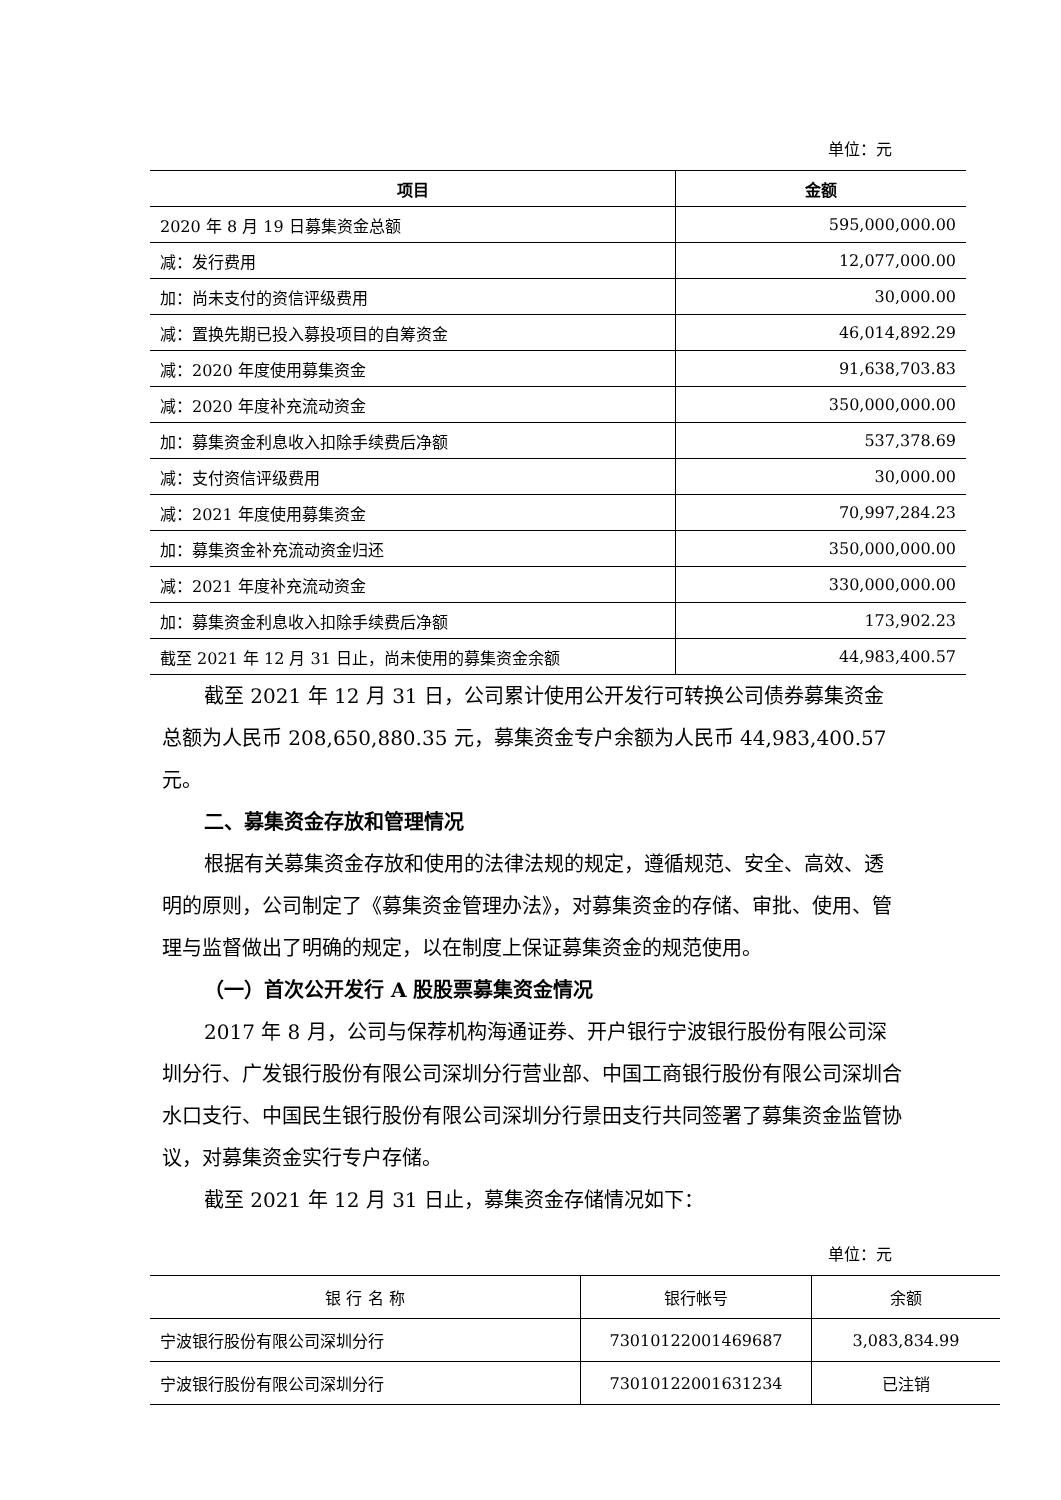单位：元
| 项目 | 金额 |
| --- | --- |
| 2020 年 8 月 19 日募集资金总额 | 595,000,000.00 |
| 减：发行费用 | 12,077,000.00 |
| 加：尚未支付的资信评级费用 | 30,000.00 |
| 减：置换先期已投入募投项目的自筹资金 | 46,014,892.29 |
| 减：2020 年度使用募集资金 | 91,638,703.83 |
| 减：2020 年度补充流动资金 | 350,000,000.00 |
| 加：募集资金利息收入扣除手续费后净额 | 537,378.69 |
| 减：支付资信评级费用 | 30,000.00 |
| 减：2021 年度使用募集资金 | 70,997,284.23 |
| 加：募集资金补充流动资金归还 | 350,000,000.00 |
| 减：2021 年度补充流动资金 | 330,000,000.00 |
| 加：募集资金利息收入扣除手续费后净额 | 173,902.23 |
| 截至 2021 年 12 月 31 日止，尚未使用的募集资金余额 | 44,983,400.57 |
截至 2021 年 12 月 31 日，公司累计使用公开发行可转换公司债券募集资金总额为人民币 208,650,880.35 元，募集资金专户余额为人民币 44,983,400.57 元。
二、募集资金存放和管理情况
根据有关募集资金存放和使用的法律法规的规定，遵循规范、安全、高效、透明的原则，公司制定了《募集资金管理办法》，对募集资金的存储、审批、使用、管理与监督做出了明确的规定，以在制度上保证募集资金的规范使用。
（一）首次公开发行 A 股股票募集资金情况
2017 年 8 月，公司与保荐机构海通证券、开户银行宁波银行股份有限公司深圳分行、广发银行股份有限公司深圳分行营业部、中国工商银行股份有限公司深圳合水口支行、中国民生银行股份有限公司深圳分行景田支行共同签署了募集资金监管协议，对募集资金实行专户存储。
截至 2021 年 12 月 31 日止，募集资金存储情况如下：
单位：元
| 银 行 名 称 | 银行帐号 | 余额 |
| --- | --- | --- |
| 宁波银行股份有限公司深圳分行 | 73010122001469687 | 3,083,834.99 |
| 宁波银行股份有限公司深圳分行 | 73010122001631234 | 已注销 |